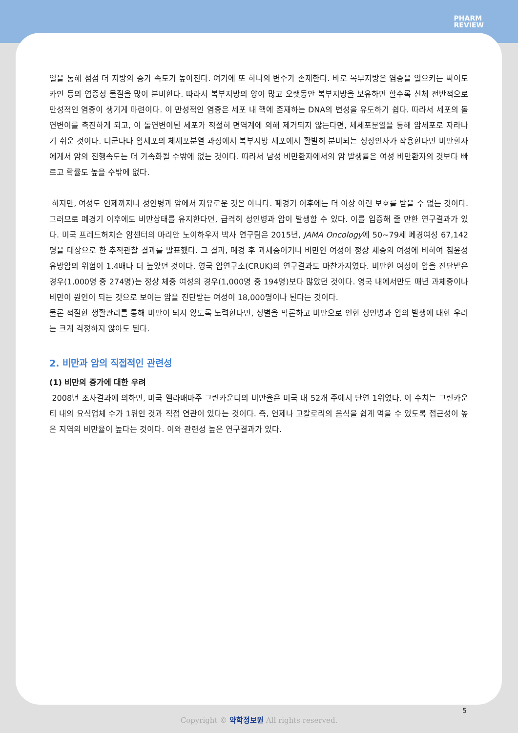PHARM
REVIEW
열을 통해 점점 더 지방의 증가 속도가 높아진다. 여기에 또 하나의 변수가 존재한다. 바로 복부지방은 염증을 일으키는 싸이토카인 등의 염증성 물질을 많이 분비한다. 따라서 복부지방의 양이 많고 오랫동안 복부지방을 보유하면 할수록 신체 전반적으로 만성적인 염증이 생기게 마련이다. 이 만성적인 염증은 세포 내 핵에 존재하는 DNA의 변성을 유도하기 쉽다. 따라서 세포의 돌연변이를 촉진하게 되고, 이 돌연변이된 세포가 적절히 면역계에 의해 제거되지 않는다면, 체세포분열을 통해 암세포로 자라나기 쉬운 것이다. 더군다나 암세포의 체세포분열 과정에서 복부지방 세포에서 활발히 분비되는 성장인자가 작용한다면 비만환자에게서 암의 진행속도는 더 가속화될 수밖에 없는 것이다. 따라서 남성 비만환자에서의 암 발생률은 여성 비만환자의 것보다 빠르고 확률도 높을 수밖에 없다.
하지만, 여성도 언제까지나 성인병과 암에서 자유로운 것은 아니다. 폐경기 이후에는 더 이상 이런 보호를 받을 수 없는 것이다. 그러므로 폐경기 이후에도 비만상태를 유지한다면, 급격히 성인병과 암이 발생할 수 있다. 이를 입증해 줄 만한 연구결과가 있다. 미국 프레드허치슨 암센터의 마리안 노이하우저 박사 연구팀은 2015년, JAMA Oncology에 50~79세 폐경여성 67,142명을 대상으로 한 추적관찰 결과를 발표했다. 그 결과, 폐경 후 과체중이거나 비만인 여성이 정상 체중의 여성에 비하여 침윤성 유방암의 위험이 1.4배나 더 높았던 것이다. 영국 암연구소(CRUK)의 연구결과도 마찬가지였다. 비만한 여성이 암을 진단받은 경우(1,000명 중 274명)는 정상 체중 여성의 경우(1,000명 중 194명)보다 많았던 것이다. 영국 내에서만도 매년 과체중이나 비만이 원인이 되는 것으로 보이는 암을 진단받는 여성이 18,000명이나 된다는 것이다.
물론 적절한 생활관리를 통해 비만이 되지 않도록 노력한다면, 성별을 막론하고 비만으로 인한 성인병과 암의 발생에 대한 우려는 크게 걱정하지 않아도 된다.
2. 비만과 암의 직접적인 관련성
(1) 비만의 증가에 대한 우려
2008년 조사결과에 의하면, 미국 앨라배마주 그린카운티의 비만율은 미국 내 52개 주에서 단연 1위였다. 이 수치는 그린카운티 내의 요식업체 수가 1위인 것과 직접 연관이 있다는 것이다. 즉, 언제나 고칼로리의 음식을 쉽게 먹을 수 있도록 접근성이 높은 지역의 비만율이 높다는 것이다. 이와 관련성 높은 연구결과가 있다.
5
Copyright © 약학정보원 All rights reserved.